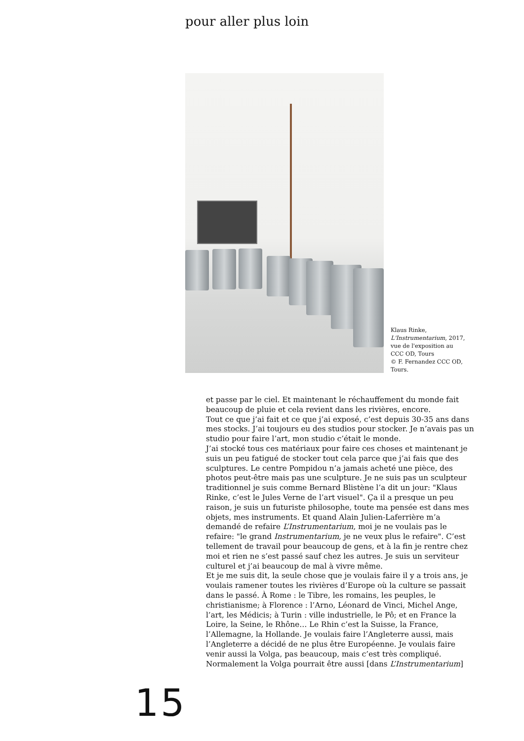pour aller plus loin
Klaus Rinke,
L'Instrumentarium, 2017,
vue de l'exposition au
CCC OD, Tours
© F. Fernandez CCC OD,
Tours.
et passe par le ciel. Et maintenant le réchauffement du monde fait beaucoup de pluie et cela revient dans les rivières, encore.
Tout ce que j’ai fait et ce que j’ai exposé, c’est depuis 30-35 ans dans mes stocks. J’ai toujours eu des studios pour stocker. Je n’avais pas un studio pour faire l’art, mon studio c’était le monde.
J’ai stocké tous ces matériaux pour faire ces choses et maintenant je suis un peu fatigué de stocker tout cela parce que j’ai fais que des sculptures. Le centre Pompidou n’a jamais acheté une pièce, des photos peut-être mais pas une sculpture. Je ne suis pas un sculpteur traditionnel je suis comme Bernard Blistène l’a dit un jour: "Klaus Rinke, c’est le Jules Verne de l’art visuel". Ça il a presque un peu raison, je suis un futuriste philosophe, toute ma pensée est dans mes objets, mes instruments. Et quand Alain Julien-Laferrière m’a demandé de refaire L’Instrumentarium, moi je ne voulais pas le refaire: "le grand Instrumentarium, je ne veux plus le refaire". C’est tellement de travail pour beaucoup de gens, et à la fin je rentre chez moi et rien ne s’est passé sauf chez les autres. Je suis un serviteur culturel et j’ai beaucoup de mal à vivre même.
Et je me suis dit, la seule chose que je voulais faire il y a trois ans, je voulais ramener toutes les rivières d’Europe où la culture se passait dans le passé. À Rome : le Tibre, les romains, les peuples, le christianisme; à Florence : l’Arno, Léonard de Vinci, Michel Ange, l’art, les Médicis; à Turin : ville industrielle, le Pô; et en France la Loire, la Seine, le Rhône… Le Rhin c’est la Suisse, la France, l’Allemagne, la Hollande. Je voulais faire l’Angleterre aussi, mais l’Angleterre a décidé de ne plus être Européenne. Je voulais faire venir aussi la Volga, pas beaucoup, mais c’est très compliqué. Normalement la Volga pourrait être aussi [dans L’Instrumentarium]
15